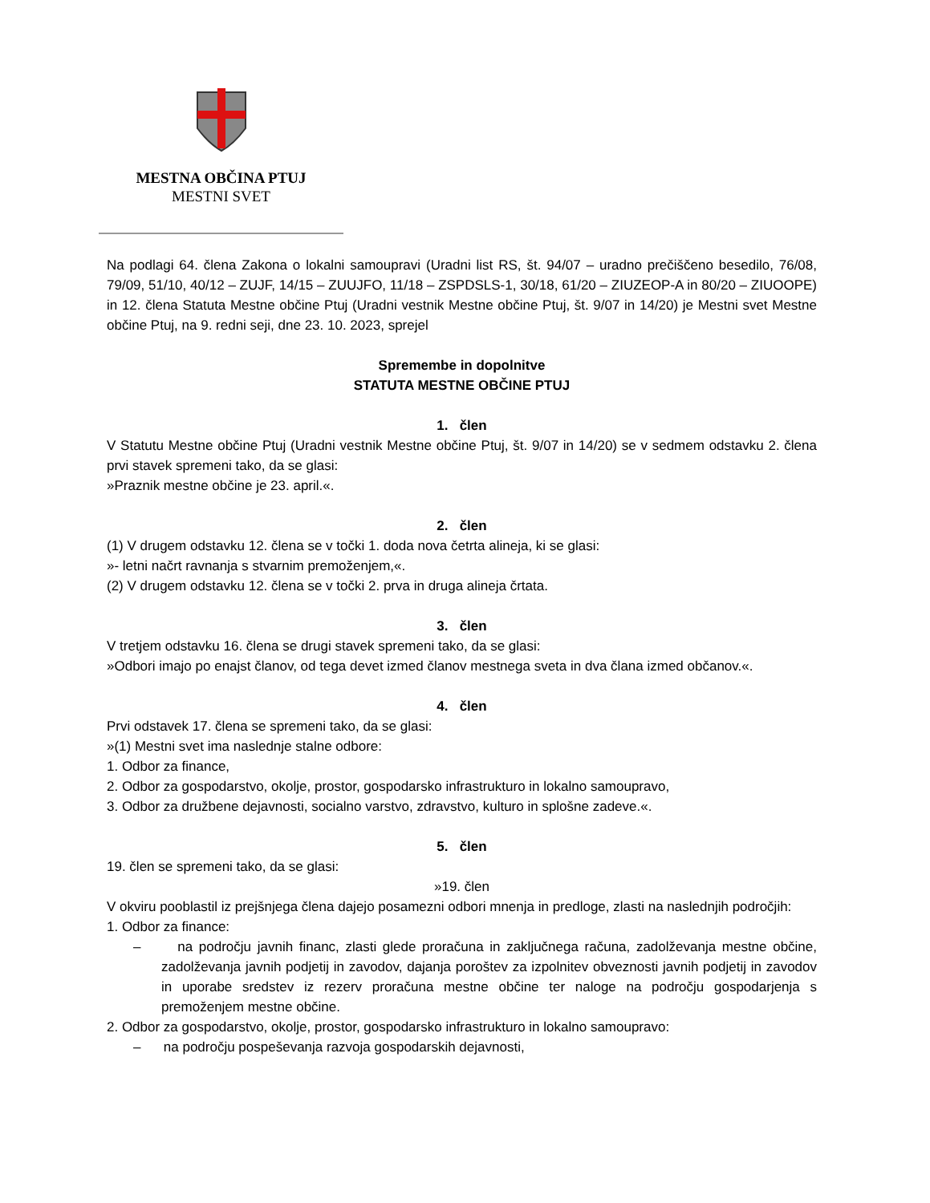MESTNA OBČINA PTUJ
MESTNI SVET
Na podlagi 64. člena Zakona o lokalni samoupravi (Uradni list RS, št. 94/07 – uradno prečiščeno besedilo, 76/08, 79/09, 51/10, 40/12 – ZUJF, 14/15 – ZUUJFO, 11/18 – ZSPDSLS-1, 30/18, 61/20 – ZIUZEOP-A in 80/20 – ZIUOOPE) in 12. člena Statuta Mestne občine Ptuj (Uradni vestnik Mestne občine Ptuj, št. 9/07 in 14/20) je Mestni svet Mestne občine Ptuj, na 9. redni seji, dne 23. 10. 2023, sprejel
Spremembe in dopolnitve
STATUTA MESTNE OBČINE PTUJ
1. člen
V Statutu Mestne občine Ptuj (Uradni vestnik Mestne občine Ptuj, št. 9/07 in 14/20) se v sedmem odstavku 2. člena prvi stavek spremeni tako, da se glasi:
»Praznik mestne občine je 23. april.«.
2. člen
(1) V drugem odstavku 12. člena se v točki 1. doda nova četrta alineja, ki se glasi:
»- letni načrt ravnanja s stvarnim premoženjem,«.
(2) V drugem odstavku 12. člena se v točki 2. prva in druga alineja črtata.
3. člen
V tretjem odstavku 16. člena se drugi stavek spremeni tako, da se glasi:
»Odbori imajo po enajst članov, od tega devet izmed članov mestnega sveta in dva člana izmed občanov.«.
4. člen
Prvi odstavek 17. člena se spremeni tako, da se glasi:
»(1) Mestni svet ima naslednje stalne odbore:
1. Odbor za finance,
2. Odbor za gospodarstvo, okolje, prostor, gospodarsko infrastrukturo in lokalno samoupravo,
3. Odbor za družbene dejavnosti, socialno varstvo, zdravstvo, kulturo in splošne zadeve.«.
5. člen
19. člen se spremeni tako, da se glasi:
»19. člen
V okviru pooblastil iz prejšnjega člena dajejo posamezni odbori mnenja in predloge, zlasti na naslednjih področjih:
1. Odbor za finance:
– na področju javnih financ, zlasti glede proračuna in zaključnega računa, zadolževanja mestne občine, zadolževanja javnih podjetij in zavodov, dajanja poroštev za izpolnitev obveznosti javnih podjetij in zavodov in uporabe sredstev iz rezerv proračuna mestne občine ter naloge na področju gospodarjenja s premoženjem mestne občine.
2. Odbor za gospodarstvo, okolje, prostor, gospodarsko infrastrukturo in lokalno samoupravo:
– na področju pospeševanja razvoja gospodarskih dejavnosti,